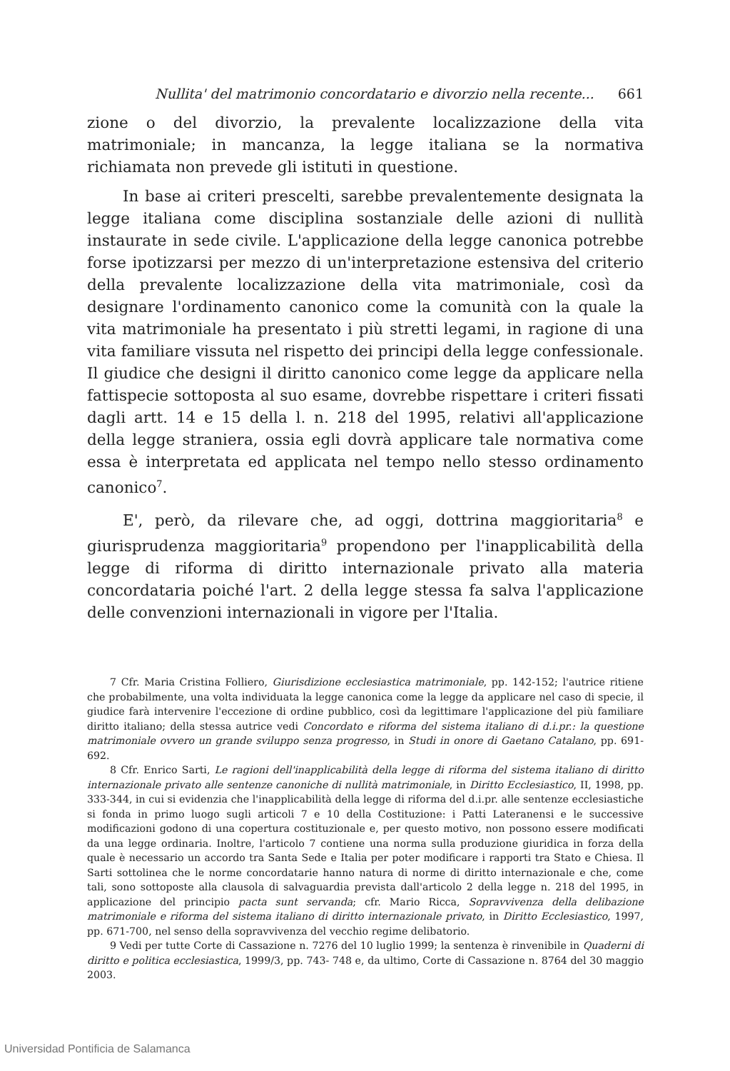Nullita' del matrimonio concordatario e divorzio nella recente... 661
zione o del divorzio, la prevalente localizzazione della vita matrimoniale; in mancanza, la legge italiana se la normativa richiamata non prevede gli istituti in questione.
In base ai criteri prescelti, sarebbe prevalentemente designata la legge italiana come disciplina sostanziale delle azioni di nullità instaurate in sede civile. L'applicazione della legge canonica potrebbe forse ipotizzarsi per mezzo di un'interpretazione estensiva del criterio della prevalente localizzazione della vita matrimoniale, così da designare l'ordinamento canonico come la comunità con la quale la vita matrimoniale ha presentato i più stretti legami, in ragione di una vita familiare vissuta nel rispetto dei principi della legge confessionale. Il giudice che designi il diritto canonico come legge da applicare nella fattispecie sottoposta al suo esame, dovrebbe rispettare i criteri fissati dagli artt. 14 e 15 della l. n. 218 del 1995, relativi all'applicazione della legge straniera, ossia egli dovrà applicare tale normativa come essa è interpretata ed applicata nel tempo nello stesso ordinamento canonico<sup>7</sup>.
E', però, da rilevare che, ad oggi, dottrina maggioritaria<sup>8</sup> e giurisprudenza maggioritaria<sup>9</sup> propendono per l'inapplicabilità della legge di riforma di diritto internazionale privato alla materia concordataria poiché l'art. 2 della legge stessa fa salva l'applicazione delle convenzioni internazionali in vigore per l'Italia.
7 Cfr. Maria Cristina Folliero, Giurisdizione ecclesiastica matrimoniale, pp. 142-152; l'autrice ritiene che probabilmente, una volta individuata la legge canonica come la legge da applicare nel caso di specie, il giudice farà intervenire l'eccezione di ordine pubblico, così da legittimare l'applicazione del più familiare diritto italiano; della stessa autrice vedi Concordato e riforma del sistema italiano di d.i.pr.: la questione matrimoniale ovvero un grande sviluppo senza progresso, in Studi in onore di Gaetano Catalano, pp. 691-692.
8 Cfr. Enrico Sarti, Le ragioni dell'inapplicabilità della legge di riforma del sistema italiano di diritto internazionale privato alle sentenze canoniche di nullità matrimoniale, in Diritto Ecclesiastico, II, 1998, pp. 333-344, in cui si evidenzia che l'inapplicabilità della legge di riforma del d.i.pr. alle sentenze ecclesiastiche si fonda in primo luogo sugli articoli 7 e 10 della Costituzione: i Patti Lateranensi e le successive modificazioni godono di una copertura costituzionale e, per questo motivo, non possono essere modificati da una legge ordinaria. Inoltre, l'articolo 7 contiene una norma sulla produzione giuridica in forza della quale è necessario un accordo tra Santa Sede e Italia per poter modificare i rapporti tra Stato e Chiesa. Il Sarti sottolinea che le norme concordatarie hanno natura di norme di diritto internazionale e che, come tali, sono sottoposte alla clausola di salvaguardia prevista dall'articolo 2 della legge n. 218 del 1995, in applicazione del principio pacta sunt servanda; cfr. Mario Ricca, Sopravvivenza della delibazione matrimoniale e riforma del sistema italiano di diritto internazionale privato, in Diritto Ecclesiastico, 1997, pp. 671-700, nel senso della sopravvivenza del vecchio regime delibatorio.
9 Vedi per tutte Corte di Cassazione n. 7276 del 10 luglio 1999; la sentenza è rinvenibile in Quaderni di diritto e politica ecclesiastica, 1999/3, pp. 743- 748 e, da ultimo, Corte di Cassazione n. 8764 del 30 maggio 2003.
Universidad Pontificia de Salamanca